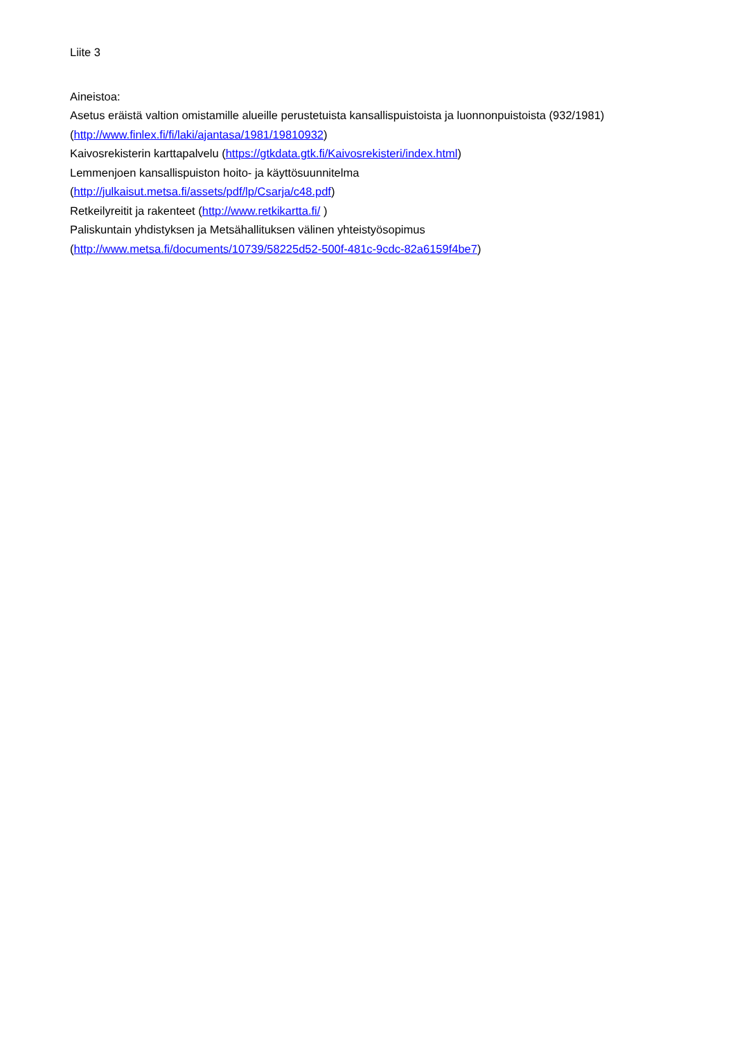Liite 3
Aineistoa:
Asetus eräistä valtion omistamille alueille perustetuista kansallispuistoista ja luonnonpuistoista (932/1981)
(http://www.finlex.fi/fi/laki/ajantasa/1981/19810932)
Kaivosrekisterin karttapalvelu (https://gtkdata.gtk.fi/Kaivosrekisteri/index.html)
Lemmenjoen kansallispuiston hoito- ja käyttösuunnitelma
(http://julkaisut.metsa.fi/assets/pdf/lp/Csarja/c48.pdf)
Retkeilyreitit ja rakenteet (http://www.retkikartta.fi/ )
Paliskuntain yhdistyksen ja Metsähallituksen välinen yhteistyösopimus
(http://www.metsa.fi/documents/10739/58225d52-500f-481c-9cdc-82a6159f4be7)